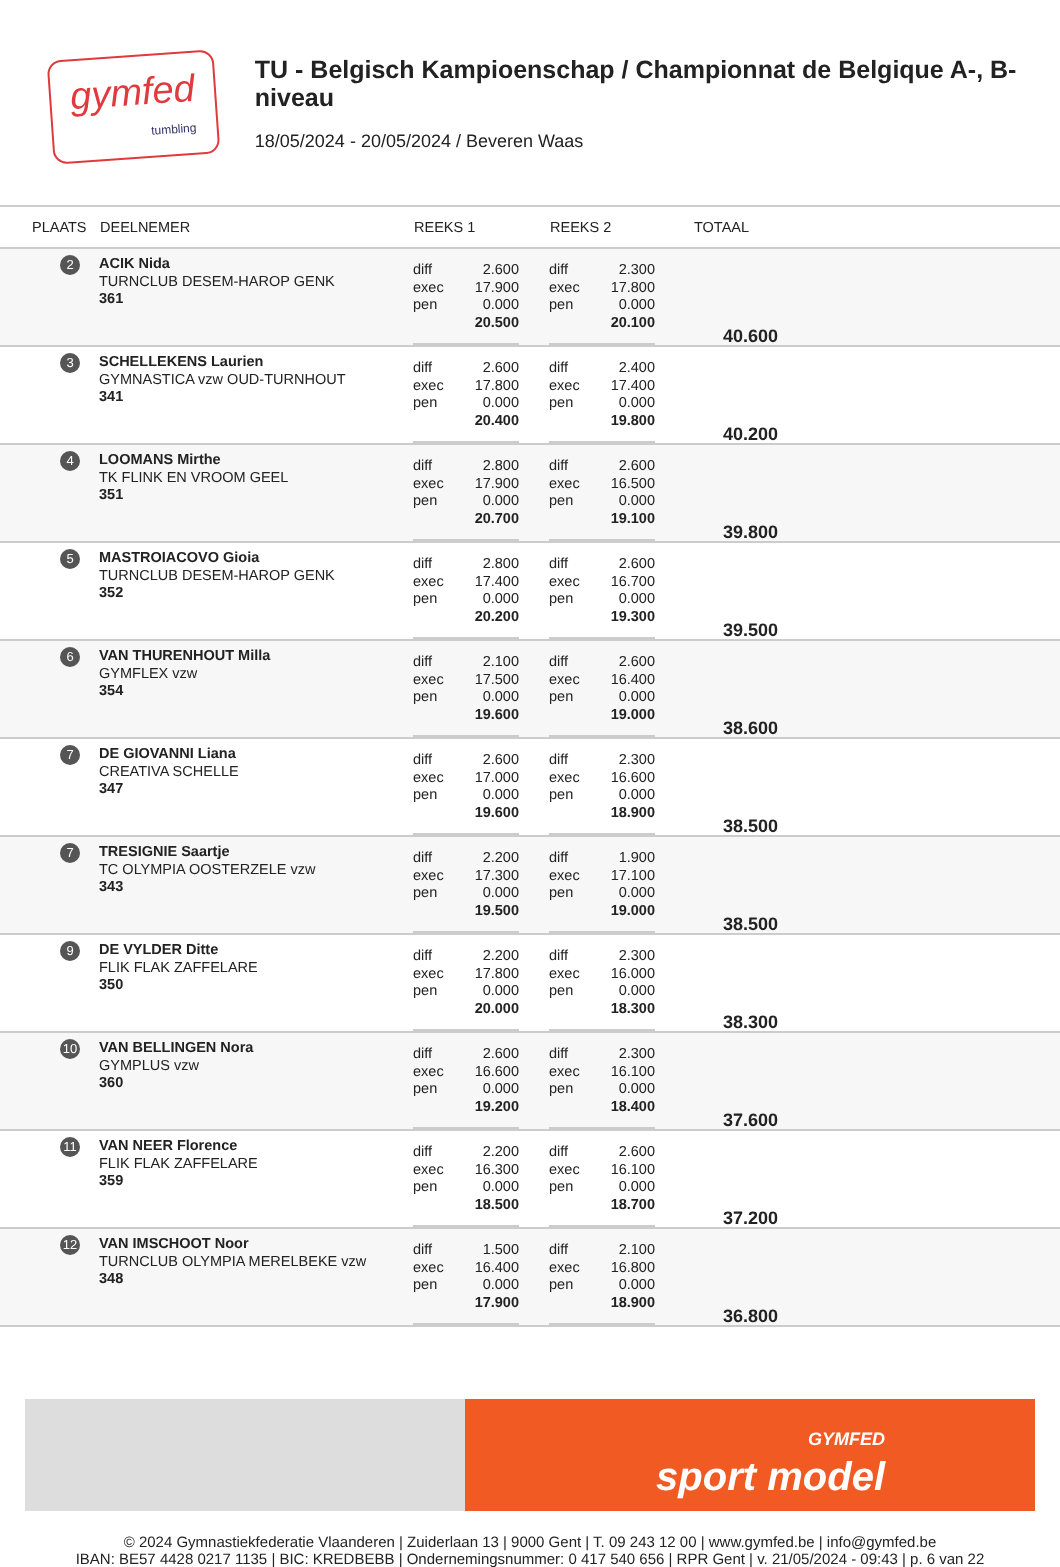gymfed
tumbling
TU - Belgisch Kampioenschap / Championnat de Belgique A-, B-niveau
18/05/2024 - 20/05/2024 / Beveren Waas
| PLAATS | DEELNEMER | REEKS 1 | REEKS 2 | TOTAAL |
| --- | --- | --- | --- | --- |
| 2 | ACIK Nida TURNCLUB DESEM-HAROP GENK 361 | / diff exec pen / 2.600 17.900 0.000 20.500 / | / diff exec pen / 2.300 17.800 0.000 20.100 / | 40.600 |
| 3 | SCHELLEKENS Laurien GYMNASTICA vzw OUD-TURNHOUT 341 | / diff exec pen / 2.600 17.800 0.000 20.400 / | / diff exec pen / 2.400 17.400 0.000 19.800 / | 40.200 |
| 4 | LOOMANS Mirthe TK FLINK EN VROOM GEEL 351 | / diff exec pen / 2.800 17.900 0.000 20.700 / | / diff exec pen / 2.600 16.500 0.000 19.100 / | 39.800 |
| 5 | MASTROIACOVO Gioia TURNCLUB DESEM-HAROP GENK 352 | / diff exec pen / 2.800 17.400 0.000 20.200 / | / diff exec pen / 2.600 16.700 0.000 19.300 / | 39.500 |
| 6 | VAN THURENHOUT Milla GYMFLEX vzw 354 | / diff exec pen / 2.100 17.500 0.000 19.600 / | / diff exec pen / 2.600 16.400 0.000 19.000 / | 38.600 |
| 7 | DE GIOVANNI Liana CREATIVA SCHELLE 347 | / diff exec pen / 2.600 17.000 0.000 19.600 / | / diff exec pen / 2.300 16.600 0.000 18.900 / | 38.500 |
| 7 | TRESIGNIE Saartje TC OLYMPIA OOSTERZELE vzw 343 | / diff exec pen / 2.200 17.300 0.000 19.500 / | / diff exec pen / 1.900 17.100 0.000 19.000 / | 38.500 |
| 9 | DE VYLDER Ditte FLIK FLAK ZAFFELARE 350 | / diff exec pen / 2.200 17.800 0.000 20.000 / | / diff exec pen / 2.300 16.000 0.000 18.300 / | 38.300 |
| 10 | VAN BELLINGEN Nora GYMPLUS vzw 360 | / diff exec pen / 2.600 16.600 0.000 19.200 / | / diff exec pen / 2.300 16.100 0.000 18.400 / | 37.600 |
| 11 | VAN NEER Florence FLIK FLAK ZAFFELARE 359 | / diff exec pen / 2.200 16.300 0.000 18.500 / | / diff exec pen / 2.600 16.100 0.000 18.700 / | 37.200 |
| 12 | VAN IMSCHOOT Noor TURNCLUB OLYMPIA MERELBEKE vzw 348 | / diff exec pen / 1.500 16.400 0.000 17.900 / | / diff exec pen / 2.100 16.800 0.000 18.900 / | 36.800 |
GYMFED
sport model
© 2024 Gymnastiekfederatie Vlaanderen | Zuiderlaan 13 | 9000 Gent | T. 09 243 12 00 | www.gymfed.be | info@gymfed.be
IBAN: BE57 4428 0217 1135 | BIC: KREDBEBB | Ondernemingsnummer: 0 417 540 656 | RPR Gent | v. 21/05/2024 - 09:43 | p. 6 van 22